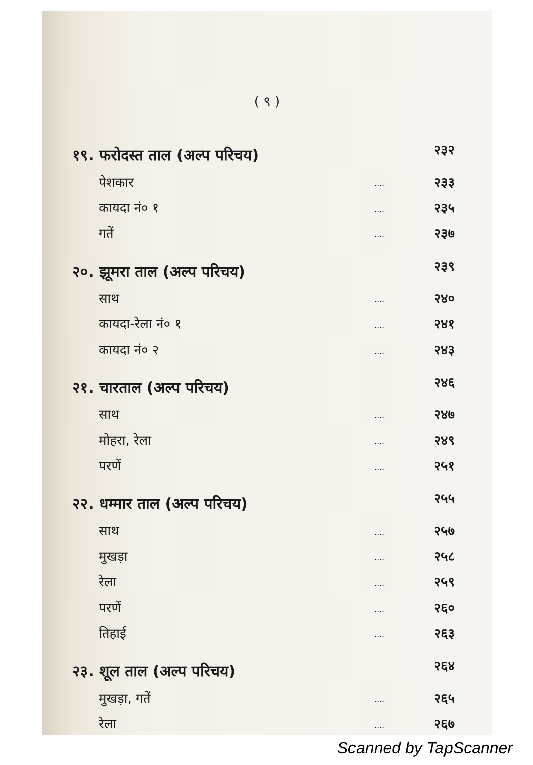( ९ )
| १९. फरोदस्त ताल (अल्प परिचय) | | २३२ |
| पेशकार | .... | २३३ |
| कायदा नं० १ | .... | २३५ |
| गतें | .... | २३७ |
| २०. झूमरा ताल (अल्प परिचय) | | २३९ |
| साथ | .... | २४० |
| कायदा-रेला नं० १ | .... | २४१ |
| कायदा नं० २ | .... | २४३ |
| २१. चारताल (अल्प परिचय) | | २४६ |
| साथ | .... | २४७ |
| मोहरा, रेला | .... | २४९ |
| परणें | .... | २५१ |
| २२. धम्मार ताल (अल्प परिचय) | | २५५ |
| साथ | .... | २५७ |
| मुखड़ा | .... | २५८ |
| रेला | .... | २५९ |
| परणें | .... | २६० |
| तिहाई | .... | २६३ |
| २३. शूल ताल (अल्प परिचय) | | २६४ |
| मुखड़ा, गतें | .... | २६५ |
| रेला | .... | २६७ |
Scanned by TapScanner